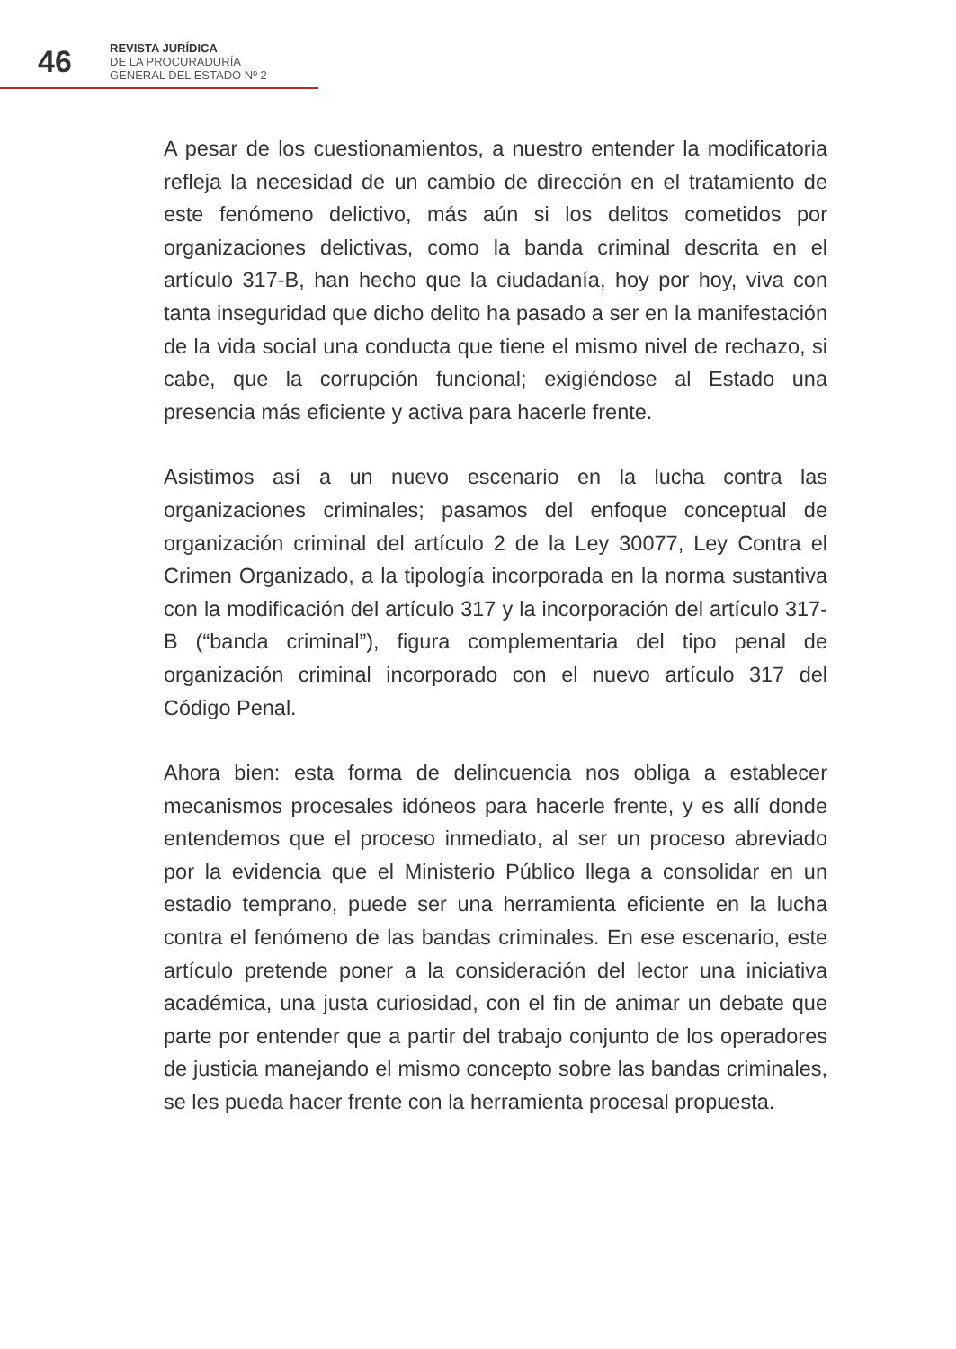46
REVISTA JURÍDICA
DE LA PROCURADURÍA
GENERAL DEL ESTADO Nº 2
A pesar de los cuestionamientos, a nuestro entender la modificatoria refleja la necesidad de un cambio de dirección en el tratamiento de este fenómeno delictivo, más aún si los delitos cometidos por organizaciones delictivas, como la banda criminal descrita en el artículo 317-B, han hecho que la ciudadanía, hoy por hoy, viva con tanta inseguridad que dicho delito ha pasado a ser en la manifestación de la vida social una conducta que tiene el mismo nivel de rechazo, si cabe, que la corrupción funcional; exigiéndose al Estado una presencia más eficiente y activa para hacerle frente.
Asistimos así a un nuevo escenario en la lucha contra las organizaciones criminales; pasamos del enfoque conceptual de organización criminal del artículo 2 de la Ley 30077, Ley Contra el Crimen Organizado, a la tipología incorporada en la norma sustantiva con la modificación del artículo 317 y la incorporación del artículo 317-B (“banda criminal”), figura complementaria del tipo penal de organización criminal incorporado con el nuevo artículo 317 del Código Penal.
Ahora bien: esta forma de delincuencia nos obliga a establecer mecanismos procesales idóneos para hacerle frente, y es allí donde entendemos que el proceso inmediato, al ser un proceso abreviado por la evidencia que el Ministerio Público llega a consolidar en un estadio temprano, puede ser una herramienta eficiente en la lucha contra el fenómeno de las bandas criminales. En ese escenario, este artículo pretende poner a la consideración del lector una iniciativa académica, una justa curiosidad, con el fin de animar un debate que parte por entender que a partir del trabajo conjunto de los operadores de justicia manejando el mismo concepto sobre las bandas criminales, se les pueda hacer frente con la herramienta procesal propuesta.